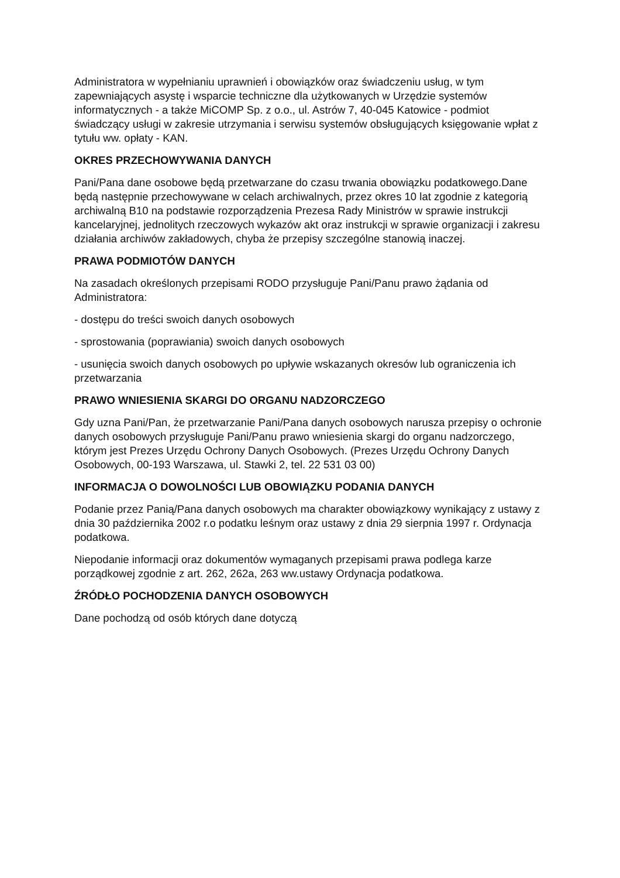Administratora w wypełnianiu uprawnień i obowiązków oraz świadczeniu usług, w tym zapewniających asystę i wsparcie techniczne dla użytkowanych w Urzędzie systemów informatycznych - a także MiCOMP Sp. z o.o., ul. Astrów 7, 40-045 Katowice - podmiot świadczący usługi w zakresie utrzymania i serwisu systemów obsługujących księgowanie wpłat z tytułu ww. opłaty - KAN.
OKRES PRZECHOWYWANIA DANYCH
Pani/Pana dane osobowe będą przetwarzane do czasu trwania obowiązku podatkowego.Dane będą następnie przechowywane w celach archiwalnych, przez okres 10 lat zgodnie z kategorią archiwalną B10 na podstawie rozporządzenia Prezesa Rady Ministrów w sprawie instrukcji kancelaryjnej, jednolitych rzeczowych wykazów akt oraz instrukcji w sprawie organizacji i zakresu działania archiwów zakładowych, chyba że przepisy szczególne stanowią inaczej.
PRAWA PODMIOTÓW DANYCH
Na zasadach określonych przepisami RODO przysługuje Pani/Panu prawo żądania od Administratora:
- dostępu do treści swoich danych osobowych
- sprostowania (poprawiania) swoich danych osobowych
- usunięcia swoich danych osobowych po upływie wskazanych okresów lub ograniczenia ich przetwarzania
PRAWO WNIESIENIA SKARGI DO ORGANU NADZORCZEGO
Gdy uzna Pani/Pan, że przetwarzanie Pani/Pana danych osobowych narusza przepisy o ochronie danych osobowych przysługuje Pani/Panu prawo wniesienia skargi do organu nadzorczego, którym jest Prezes Urzędu Ochrony Danych Osobowych. (Prezes Urzędu Ochrony Danych Osobowych, 00-193 Warszawa, ul. Stawki 2, tel. 22 531 03 00)
INFORMACJA O DOWOLNOŚCI LUB OBOWIĄZKU PODANIA DANYCH
Podanie przez Panią/Pana danych osobowych ma charakter obowiązkowy wynikający z ustawy z dnia 30 października 2002 r.o podatku leśnym oraz ustawy z dnia 29 sierpnia 1997 r. Ordynacja podatkowa.
Niepodanie informacji oraz dokumentów wymaganych przepisami prawa podlega karze porządkowej zgodnie z art. 262, 262a, 263 ww.ustawy Ordynacja podatkowa.
ŹRÓDŁO POCHODZENIA DANYCH OSOBOWYCH
Dane pochodzą od osób których dane dotyczą